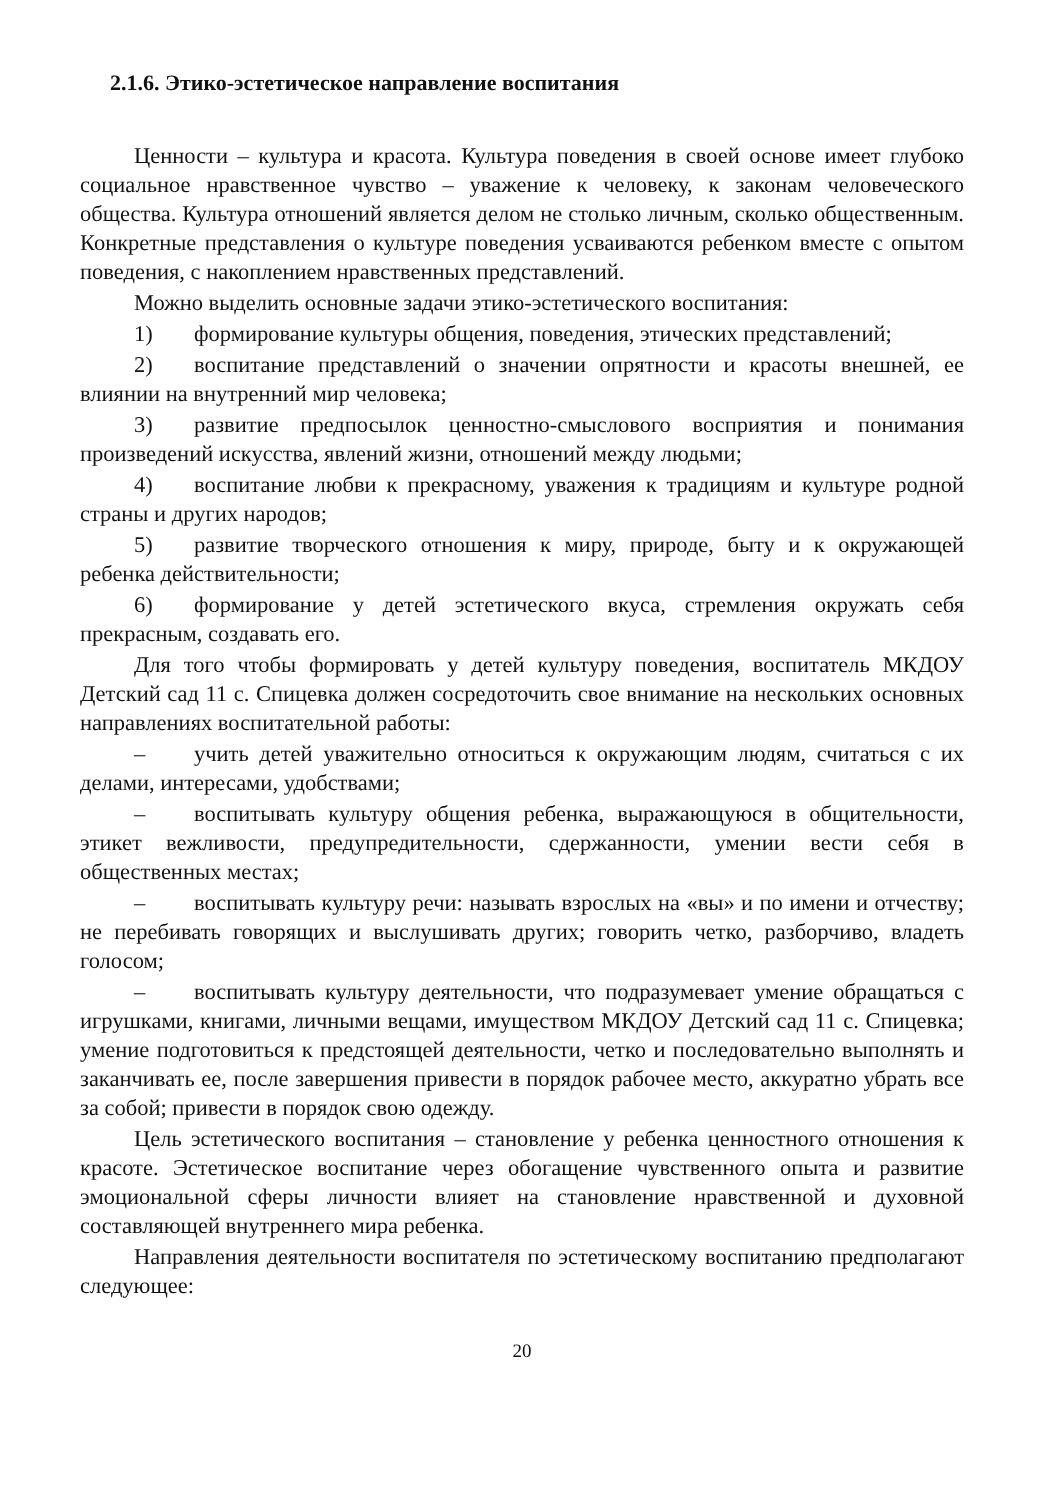2.1.6. Этико-эстетическое направление воспитания
Ценности – культура и красота. Культура поведения в своей основе имеет глубоко социальное нравственное чувство – уважение к человеку, к законам человеческого общества. Культура отношений является делом не столько личным, сколько общественным. Конкретные представления о культуре поведения усваиваются ребенком вместе с опытом поведения, с накоплением нравственных представлений.
Можно выделить основные задачи этико-эстетического воспитания:
1) формирование культуры общения, поведения, этических представлений;
2) воспитание представлений о значении опрятности и красоты внешней, ее влиянии на внутренний мир человека;
3) развитие предпосылок ценностно-смыслового восприятия и понимания произведений искусства, явлений жизни, отношений между людьми;
4) воспитание любви к прекрасному, уважения к традициям и культуре родной страны и других народов;
5) развитие творческого отношения к миру, природе, быту и к окружающей ребенка действительности;
6) формирование у детей эстетического вкуса, стремления окружать себя прекрасным, создавать его.
Для того чтобы формировать у детей культуру поведения, воспитатель МКДОУ Детский сад 11 с. Спицевка должен сосредоточить свое внимание на нескольких основных направлениях воспитательной работы:
– учить детей уважительно относиться к окружающим людям, считаться с их делами, интересами, удобствами;
– воспитывать культуру общения ребенка, выражающуюся в общительности, этикет вежливости, предупредительности, сдержанности, умении вести себя в общественных местах;
– воспитывать культуру речи: называть взрослых на «вы» и по имени и отчеству; не перебивать говорящих и выслушивать других; говорить четко, разборчиво, владеть голосом;
– воспитывать культуру деятельности, что подразумевает умение обращаться с игрушками, книгами, личными вещами, имуществом МКДОУ Детский сад 11 с. Спицевка; умение подготовиться к предстоящей деятельности, четко и последовательно выполнять и заканчивать ее, после завершения привести в порядок рабочее место, аккуратно убрать все за собой; привести в порядок свою одежду.
Цель эстетического воспитания – становление у ребенка ценностного отношения к красоте. Эстетическое воспитание через обогащение чувственного опыта и развитие эмоциональной сферы личности влияет на становление нравственной и духовной составляющей внутреннего мира ребенка.
Направления деятельности воспитателя по эстетическому воспитанию предполагают следующее:
20